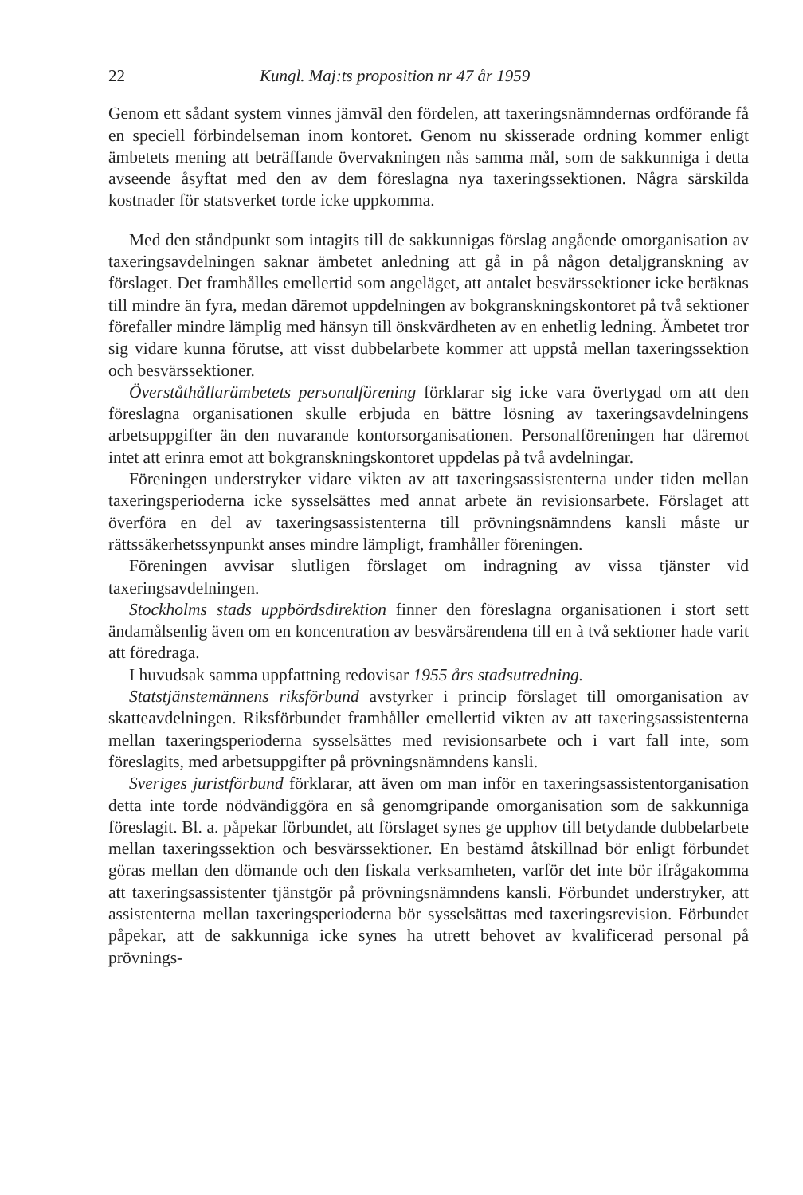22 Kungl. Maj:ts proposition nr 47 år 1959
Genom ett sådant system vinnes jämväl den fördelen, att taxeringsnämndernas ordförande få en speciell förbindelseman inom kontoret. Genom nu skisserade ordning kommer enligt ämbetets mening att beträffande övervakningen nås samma mål, som de sakkunniga i detta avseende åsyftat med den av dem föreslagna nya taxeringssektionen. Några särskilda kostnader för statsverket torde icke uppkomma.
Med den ståndpunkt som intagits till de sakkunnigas förslag angående omorganisation av taxeringsavdelningen saknar ämbetet anledning att gå in på någon detaljgranskning av förslaget. Det framhålles emellertid som angeläget, att antalet besvärssektioner icke beräknas till mindre än fyra, medan däremot uppdelningen av bokgranskningskontoret på två sektioner förefaller mindre lämplig med hänsyn till önskvärdheten av en enhetlig ledning. Ämbetet tror sig vidare kunna förutse, att visst dubbelarbete kommer att uppstå mellan taxeringssektion och besvärssektioner.
Överståthållarämbetets personalförening förklarar sig icke vara övertygad om att den föreslagna organisationen skulle erbjuda en bättre lösning av taxeringsavdelningens arbetsuppgifter än den nuvarande kontorsorganisationen. Personalföreningen har däremot intet att erinra emot att bokgranskningskontoret uppdelas på två avdelningar.
Föreningen understryker vidare vikten av att taxeringsassistenterna under tiden mellan taxeringsperioderna icke sysselsättes med annat arbete än revisionsarbete. Förslaget att överföra en del av taxeringsassistenterna till prövningsnämndens kansli måste ur rättssäkerhetssynpunkt anses mindre lämpligt, framhåller föreningen.
Föreningen avvisar slutligen förslaget om indragning av vissa tjänster vid taxeringsavdelningen.
Stockholms stads uppbördsdirektion finner den föreslagna organisationen i stort sett ändamålsenlig även om en koncentration av besvärsärendena till en à två sektioner hade varit att föredraga.
I huvudsak samma uppfattning redovisar 1955 års stadsutredning.
Statstjänstemännens riksförbund avstyrker i princip förslaget till omorganisation av skatteavdelningen. Riksförbundet framhåller emellertid vikten av att taxeringsassistenterna mellan taxeringsperioderna sysselsättes med revisionsarbete och i vart fall inte, som föreslagits, med arbetsuppgifter på prövningsnämndens kansli.
Sveriges juristförbund förklarar, att även om man inför en taxeringsassistentorganisation detta inte torde nödvändiggöra en så genomgripande omorganisation som de sakkunniga föreslagit. Bl. a. påpekar förbundet, att förslaget synes ge upphov till betydande dubbelarbete mellan taxeringssektion och besvärssektioner. En bestämd åtskillnad bör enligt förbundet göras mellan den dömande och den fiskala verksamheten, varför det inte bör ifrågakomma att taxeringsassistenter tjänstgör på prövningsnämndens kansli. Förbundet understryker, att assistenterna mellan taxeringsperioderna bör sysselsättas med taxeringsrevision. Förbundet påpekar, att de sakkunniga icke synes ha utrett behovet av kvalificerad personal på prövnings-